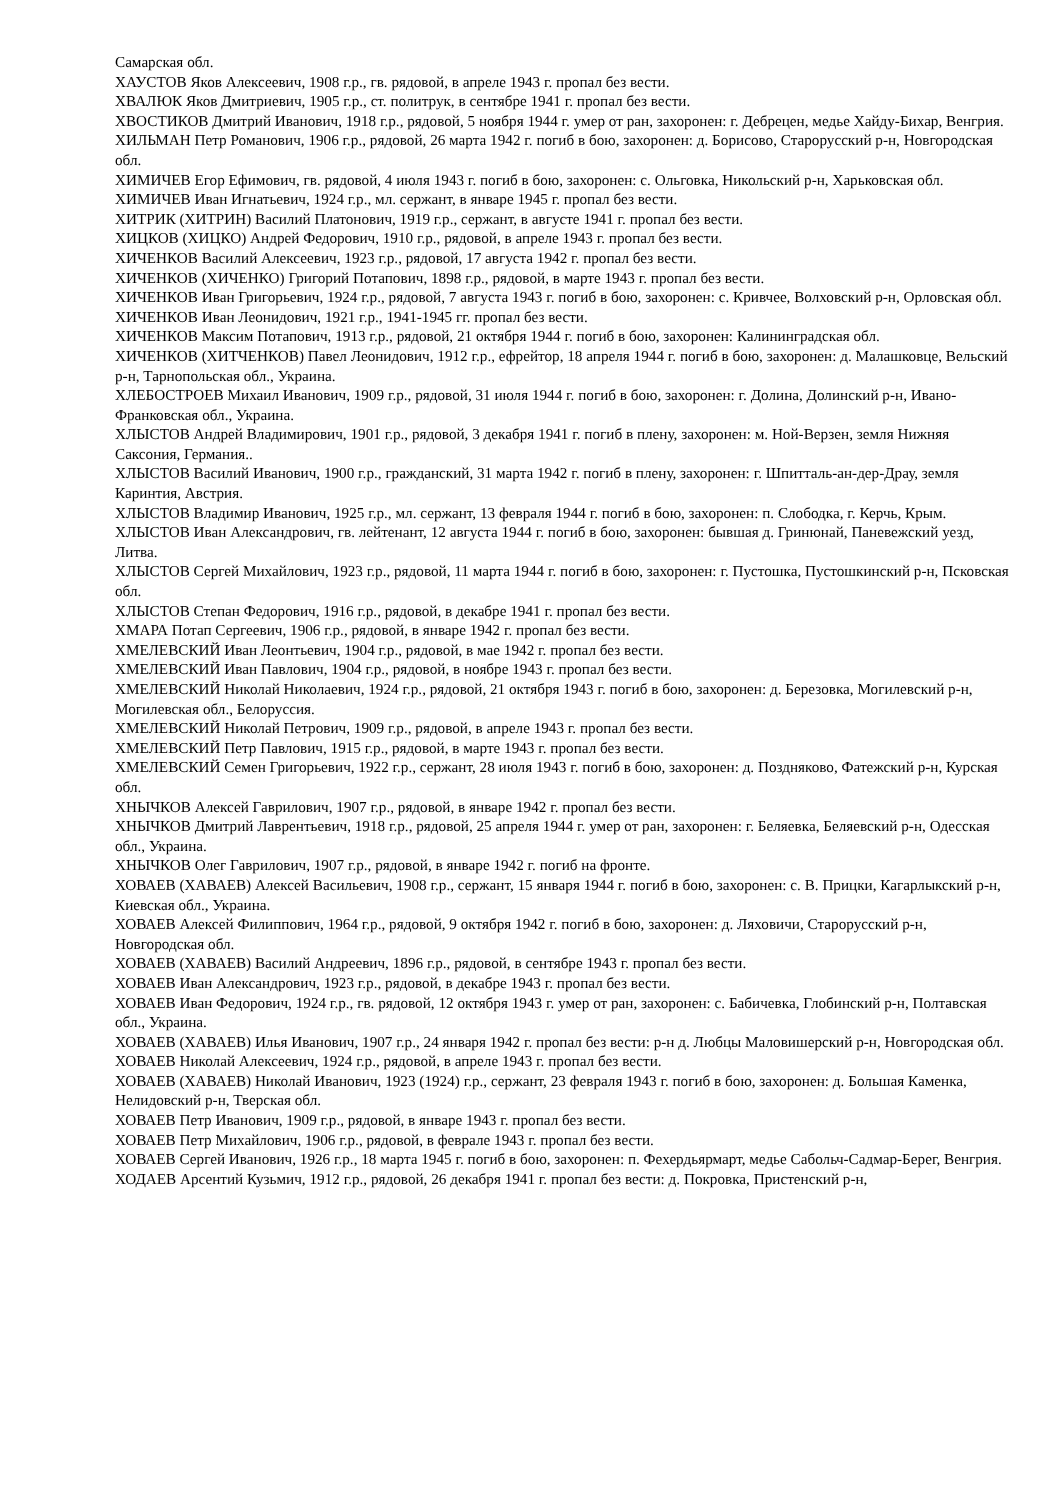Самарская обл.
ХАУСТОВ Яков Алексеевич, 1908 г.р., гв. рядовой, в апреле 1943 г. пропал без вести.
ХВАЛЮК Яков Дмитриевич, 1905 г.р., ст. политрук, в сентябре 1941 г. пропал без вести.
ХВОСТИКОВ Дмитрий Иванович, 1918 г.р., рядовой, 5 ноября 1944 г. умер от ран, захоронен: г. Дебрецен, медье Хайду-Бихар, Венгрия.
ХИЛЬМАН Петр Романович, 1906 г.р., рядовой, 26 марта 1942 г. погиб в бою, захоронен: д. Борисово, Старорусский р-н, Новгородская обл.
ХИМИЧЕВ Егор Ефимович, гв. рядовой, 4 июля 1943 г. погиб в бою, захоронен: с. Ольговка, Никольский р-н, Харьковская обл.
ХИМИЧЕВ Иван Игнатьевич, 1924 г.р., мл. сержант, в январе 1945 г. пропал без вести.
ХИТРИК (ХИТРИН) Василий Платонович, 1919 г.р., сержант, в августе 1941 г. пропал без вести.
ХИЦКОВ (ХИЦКО) Андрей Федорович, 1910 г.р., рядовой, в апреле 1943 г. пропал без вести.
ХИЧЕНКОВ Василий Алексеевич, 1923 г.р., рядовой, 17 августа 1942 г. пропал без вести.
ХИЧЕНКОВ (ХИЧЕНКО) Григорий Потапович, 1898 г.р., рядовой, в марте 1943 г. пропал без вести.
ХИЧЕНКОВ Иван Григорьевич, 1924 г.р., рядовой, 7 августа 1943 г. погиб в бою, захоронен: с. Кривчее, Волховский р-н, Орловская обл.
ХИЧЕНКОВ Иван Леонидович, 1921 г.р., 1941-1945 гг. пропал без вести.
ХИЧЕНКОВ Максим Потапович, 1913 г.р., рядовой, 21 октября 1944 г. погиб в бою, захоронен: Калининградская обл.
ХИЧЕНКОВ (ХИТЧЕНКОВ) Павел Леонидович, 1912 г.р., ефрейтор, 18 апреля 1944 г. погиб в бою, захоронен: д. Малашковце, Вельский р-н, Тарнопольская обл., Украина.
ХЛЕБОСТРОЕВ Михаил Иванович, 1909 г.р., рядовой, 31 июля 1944 г. погиб в бою, захоронен: г. Долина, Долинский р-н, Ивано-Франковская обл., Украина.
ХЛЫСТОВ Андрей Владимирович, 1901 г.р., рядовой, 3 декабря 1941 г. погиб в плену, захоронен: м. Ной-Верзен, земля Нижняя Саксония, Германия..
ХЛЫСТОВ Василий Иванович, 1900 г.р., гражданский, 31 марта 1942 г. погиб в плену, захоронен: г. Шпитталь-ан-дер-Драу, земля Каринтия, Австрия.
ХЛЫСТОВ Владимир Иванович, 1925 г.р., мл. сержант, 13 февраля 1944 г. погиб в бою, захоронен: п. Слободка, г. Керчь, Крым.
ХЛЫСТОВ Иван Александрович, гв. лейтенант, 12 августа 1944 г. погиб в бою, захоронен: бывшая д. Гринюнай, Паневежский уезд, Литва.
ХЛЫСТОВ Сергей Михайлович, 1923 г.р., рядовой, 11 марта 1944 г. погиб в бою, захоронен: г. Пустошка, Пустошкинский р-н, Псковская обл.
ХЛЫСТОВ Степан Федорович, 1916 г.р., рядовой, в декабре 1941 г. пропал без вести.
ХМАРА Потап Сергеевич, 1906 г.р., рядовой, в январе 1942 г. пропал без вести.
ХМЕЛЕВСКИЙ Иван Леонтьевич, 1904 г.р., рядовой, в мае 1942 г. пропал без вести.
ХМЕЛЕВСКИЙ Иван Павлович, 1904 г.р., рядовой, в ноябре 1943 г. пропал без вести.
ХМЕЛЕВСКИЙ Николай Николаевич, 1924 г.р., рядовой, 21 октября 1943 г. погиб в бою, захоронен: д. Березовка, Могилевский р-н, Могилевская обл., Белоруссия.
ХМЕЛЕВСКИЙ Николай Петрович, 1909 г.р., рядовой, в апреле 1943 г. пропал без вести.
ХМЕЛЕВСКИЙ Петр Павлович, 1915 г.р., рядовой, в марте 1943 г. пропал без вести.
ХМЕЛЕВСКИЙ Семен Григорьевич, 1922 г.р., сержант, 28 июля 1943 г. погиб в бою, захоронен: д. Поздняково, Фатежский р-н, Курская обл.
ХНЫЧКОВ Алексей Гаврилович, 1907 г.р., рядовой, в январе 1942 г. пропал без вести.
ХНЫЧКОВ Дмитрий Лаврентьевич, 1918 г.р., рядовой, 25 апреля 1944 г. умер от ран, захоронен: г. Беляевка, Беляевский р-н, Одесская обл., Украина.
ХНЫЧКОВ Олег Гаврилович, 1907 г.р., рядовой, в январе 1942 г. погиб на фронте.
ХОВАЕВ (ХАВАЕВ) Алексей Васильевич, 1908 г.р., сержант, 15 января 1944 г. погиб в бою, захоронен: с. В. Прицки, Кагарлыкский р-н, Киевская обл., Украина.
ХОВАЕВ Алексей Филиппович, 1964 г.р., рядовой, 9 октября 1942 г. погиб в бою, захоронен: д. Ляховичи, Старорусский р-н, Новгородская обл.
ХОВАЕВ (ХАВАЕВ) Василий Андреевич, 1896 г.р., рядовой, в сентябре 1943 г. пропал без вести.
ХОВАЕВ Иван Александрович, 1923 г.р., рядовой, в декабре 1943 г. пропал без вести.
ХОВАЕВ Иван Федорович, 1924 г.р., гв. рядовой, 12 октября 1943 г. умер от ран, захоронен: с. Бабичевка, Глобинский р-н, Полтавская обл., Украина.
ХОВАЕВ (ХАВАЕВ) Илья Иванович, 1907 г.р., 24 января 1942 г. пропал без вести: р-н д. Любцы Маловишерский р-н, Новгородская обл.
ХОВАЕВ Николай Алексеевич, 1924 г.р., рядовой, в апреле 1943 г. пропал без вести.
ХОВАЕВ (ХАВАЕВ) Николай Иванович, 1923 (1924) г.р., сержант, 23 февраля 1943 г. погиб в бою, захоронен: д. Большая Каменка, Нелидовский р-н, Тверская обл.
ХОВАЕВ Петр Иванович, 1909 г.р., рядовой, в январе 1943 г. пропал без вести.
ХОВАЕВ Петр Михайлович, 1906 г.р., рядовой, в феврале 1943 г. пропал без вести.
ХОВАЕВ Сергей Иванович, 1926 г.р., 18 марта 1945 г. погиб в бою, захоронен: п. Фехердьярмарт, медье Сабольч-Садмар-Берег, Венгрия.
ХОДАЕВ Арсентий Кузьмич, 1912 г.р., рядовой, 26 декабря 1941 г. пропал без вести: д. Покровка, Пристенский р-н,